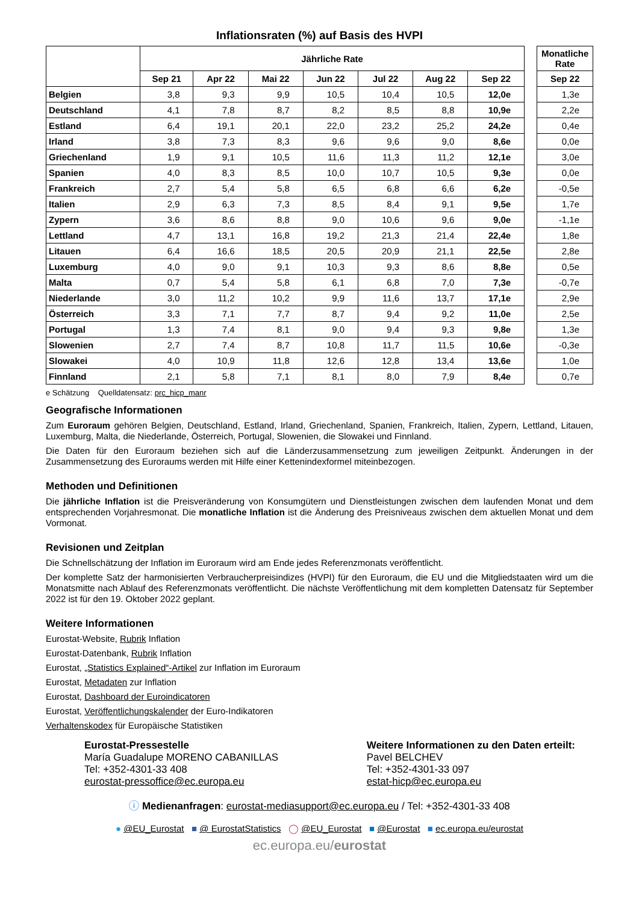Inflationsraten (%) auf Basis des HVPI
| | Jährliche Rate | | | | | | |
| --- | --- | --- | --- | --- | --- | --- | --- |
| | Sep 21 | Apr 22 | Mai 22 | Jun 22 | Jul 22 | Aug 22 | Sep 22 |
| Belgien | 3,8 | 9,3 | 9,9 | 10,5 | 10,4 | 10,5 | 12,0e |
| Deutschland | 4,1 | 7,8 | 8,7 | 8,2 | 8,5 | 8,8 | 10,9e |
| Estland | 6,4 | 19,1 | 20,1 | 22,0 | 23,2 | 25,2 | 24,2e |
| Irland | 3,8 | 7,3 | 8,3 | 9,6 | 9,6 | 9,0 | 8,6e |
| Griechenland | 1,9 | 9,1 | 10,5 | 11,6 | 11,3 | 11,2 | 12,1e |
| Spanien | 4,0 | 8,3 | 8,5 | 10,0 | 10,7 | 10,5 | 9,3e |
| Frankreich | 2,7 | 5,4 | 5,8 | 6,5 | 6,8 | 6,6 | 6,2e |
| Italien | 2,9 | 6,3 | 7,3 | 8,5 | 8,4 | 9,1 | 9,5e |
| Zypern | 3,6 | 8,6 | 8,8 | 9,0 | 10,6 | 9,6 | 9,0e |
| Lettland | 4,7 | 13,1 | 16,8 | 19,2 | 21,3 | 21,4 | 22,4e |
| Litauen | 6,4 | 16,6 | 18,5 | 20,5 | 20,9 | 21,1 | 22,5e |
| Luxemburg | 4,0 | 9,0 | 9,1 | 10,3 | 9,3 | 8,6 | 8,8e |
| Malta | 0,7 | 5,4 | 5,8 | 6,1 | 6,8 | 7,0 | 7,3e |
| Niederlande | 3,0 | 11,2 | 10,2 | 9,9 | 11,6 | 13,7 | 17,1e |
| Österreich | 3,3 | 7,1 | 7,7 | 8,7 | 9,4 | 9,2 | 11,0e |
| Portugal | 1,3 | 7,4 | 8,1 | 9,0 | 9,4 | 9,3 | 9,8e |
| Slowenien | 2,7 | 7,4 | 8,7 | 10,8 | 11,7 | 11,5 | 10,6e |
| Slowakei | 4,0 | 10,9 | 11,8 | 12,6 | 12,8 | 13,4 | 13,6e |
| Finnland | 2,1 | 5,8 | 7,1 | 8,1 | 8,0 | 7,9 | 8,4e |
| Monatliche Rate |
| --- |
| Sep 22 |
| 1,3e |
| 2,2e |
| 0,4e |
| 0,0e |
| 3,0e |
| 0,0e |
| -0,5e |
| 1,7e |
| -1,1e |
| 1,8e |
| 2,8e |
| 0,5e |
| -0,7e |
| 2,9e |
| 2,5e |
| 1,3e |
| -0,3e |
| 1,0e |
| 0,7e |
e Schätzung Quelldatensatz: prc_hicp_manr
Geografische Informationen
Zum Euroraum gehören Belgien, Deutschland, Estland, Irland, Griechenland, Spanien, Frankreich, Italien, Zypern, Lettland, Litauen, Luxemburg, Malta, die Niederlande, Österreich, Portugal, Slowenien, die Slowakei und Finnland.
Die Daten für den Euroraum beziehen sich auf die Länderzusammensetzung zum jeweiligen Zeitpunkt. Änderungen in der Zusammensetzung des Euroraums werden mit Hilfe einer Kettenindexformel miteinbezogen.
Methoden und Definitionen
Die jährliche Inflation ist die Preisveränderung von Konsumgütern und Dienstleistungen zwischen dem laufenden Monat und dem entsprechenden Vorjahresmonat. Die monatliche Inflation ist die Änderung des Preisniveaus zwischen dem aktuellen Monat und dem Vormonat.
Revisionen und Zeitplan
Die Schnellschätzung der Inflation im Euroraum wird am Ende jedes Referenzmonats veröffentlicht.
Der komplette Satz der harmonisierten Verbraucherpreisindizes (HVPI) für den Euroraum, die EU und die Mitgliedstaaten wird um die Monatsmitte nach Ablauf des Referenzmonats veröffentlicht. Die nächste Veröffentlichung mit dem kompletten Datensatz für September 2022 ist für den 19. Oktober 2022 geplant.
Weitere Informationen
Eurostat-Website, Rubrik Inflation
Eurostat-Datenbank, Rubrik Inflation
Eurostat, „Statistics Explained“-Artikel zur Inflation im Euroraum
Eurostat, Metadaten zur Inflation
Eurostat, Dashboard der Euroindicatoren
Eurostat, Veröffentlichungskalender der Euro-Indikatoren
Verhaltenskodex für Europäische Statistiken
Eurostat-Pressestelle
María Guadalupe MORENO CABANILLAS
Tel: +352-4301-33 408
eurostat-pressoffice@ec.europa.eu
Weitere Informationen zu den Daten erteilt:
Pavel BELCHEV
Tel: +352-4301-33 097
estat-hicp@ec.europa.eu
ⓘ Medienanfragen: eurostat-mediasupport@ec.europa.eu / Tel: +352-4301-33 408
● @EU_Eurostat ■ @ EurostatStatistics ◯ @EU_Eurostat ■ @Eurostat ■ ec.europa.eu/eurostat
ec.europa.eu/eurostat